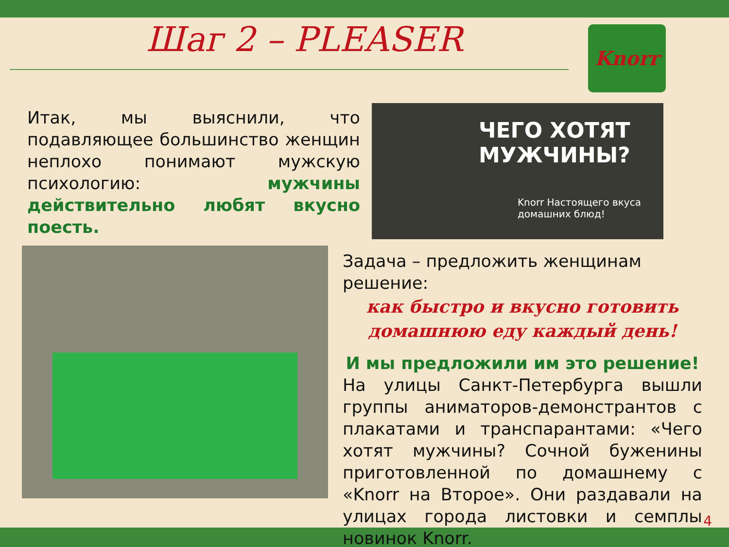Шаг 2 – PLEASER Knorr
Итак, мы выяснили, что подавляющее большинство женщин неплохо понимают мужскую психологию: мужчины действительно любят вкусно поесть.
ЧЕГО ХОТЯТ МУЖЧИНЫ?
Knorr Настоящего вкуса домашних блюд!
Задача – предложить женщинам решение:
как быстро и вкусно готовить домашнюю еду каждый день!
И мы предложили им это решение!
На улицы Санкт-Петербурга вышли группы аниматоров-демонстрантов с плакатами и транспарантами: «Чего хотят мужчины? Сочной буженины приготовленной по домашнему с «Knorr на Второе». Они раздавали на улицах города листовки и семплы новинок Knorr.
4